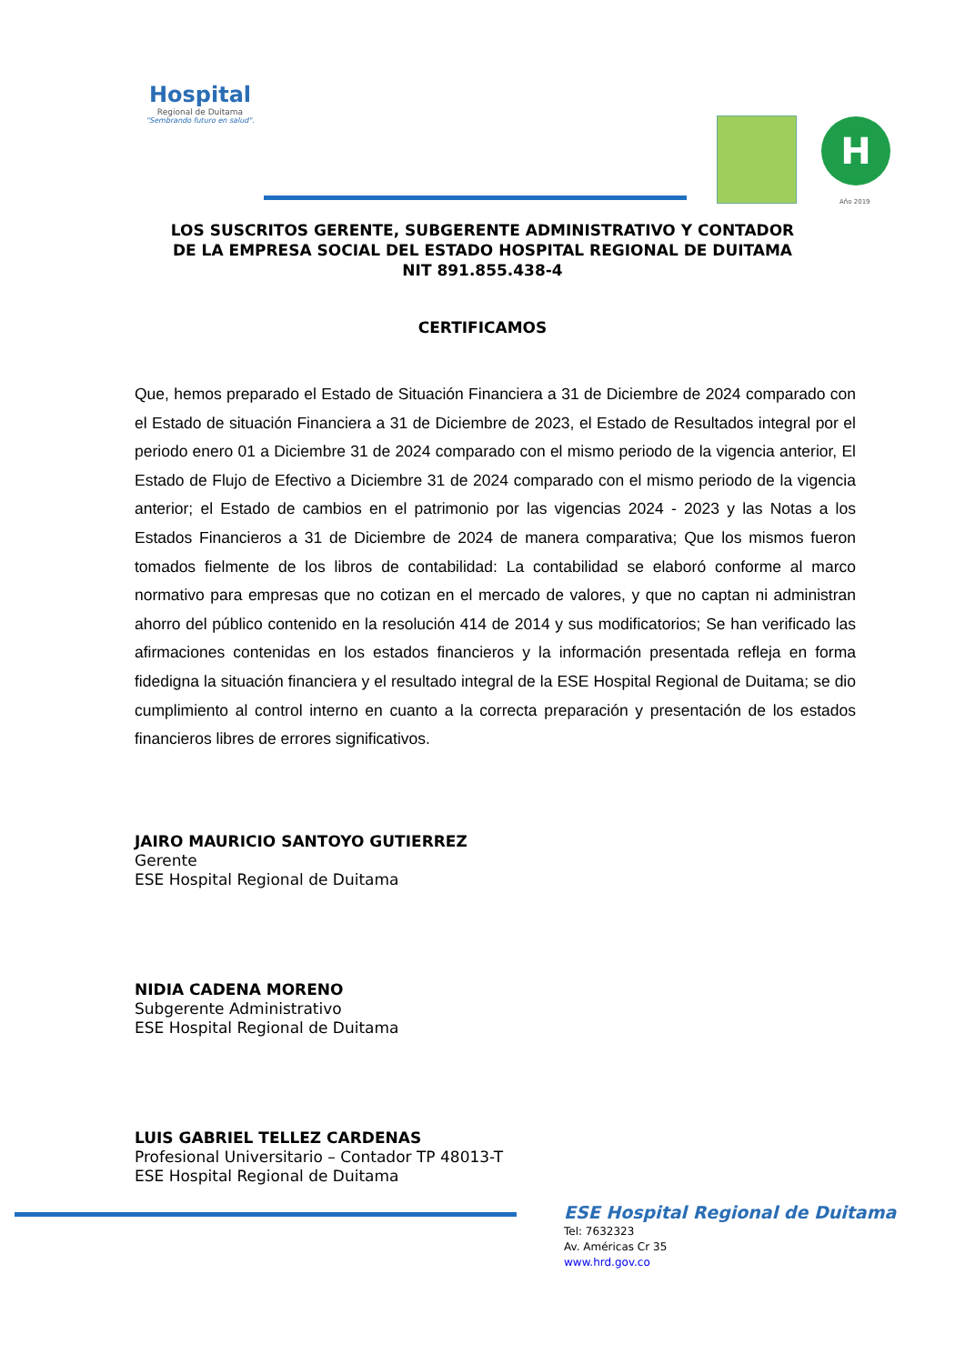Hospital
Regional de Duitama
"Sembrando futuro en salud".
H
Año 2019
LOS SUSCRITOS GERENTE, SUBGERENTE ADMINISTRATIVO Y CONTADOR
DE LA EMPRESA SOCIAL DEL ESTADO HOSPITAL REGIONAL DE DUITAMA
NIT 891.855.438-4
CERTIFICAMOS
Que, hemos preparado el Estado de Situación Financiera a 31 de Diciembre de 2024 comparado con el Estado de situación Financiera a 31 de Diciembre de 2023, el Estado de Resultados integral por el periodo enero 01 a Diciembre 31 de 2024 comparado con el mismo periodo de la vigencia anterior, El Estado de Flujo de Efectivo a Diciembre 31 de 2024 comparado con el mismo periodo de la vigencia anterior; el Estado de cambios en el patrimonio por las vigencias 2024 - 2023 y las Notas a los Estados Financieros a 31 de Diciembre de 2024 de manera comparativa; Que los mismos fueron tomados fielmente de los libros de contabilidad: La contabilidad se elaboró conforme al marco normativo para empresas que no cotizan en el mercado de valores, y que no captan ni administran ahorro del público contenido en la resolución 414 de 2014 y sus modificatorios; Se han verificado las afirmaciones contenidas en los estados financieros y la información presentada refleja en forma fidedigna la situación financiera y el resultado integral de la ESE Hospital Regional de Duitama; se dio cumplimiento al control interno en cuanto a la correcta preparación y presentación de los estados financieros libres de errores significativos.
JAIRO MAURICIO SANTOYO GUTIERREZ
Gerente
ESE Hospital Regional de Duitama
NIDIA CADENA MORENO
Subgerente Administrativo
ESE Hospital Regional de Duitama
LUIS GABRIEL TELLEZ CARDENAS
Profesional Universitario – Contador TP 48013-T
ESE Hospital Regional de Duitama
ESE Hospital Regional de Duitama
Tel: 7632323
Av. Américas Cr 35
www.hrd.gov.co